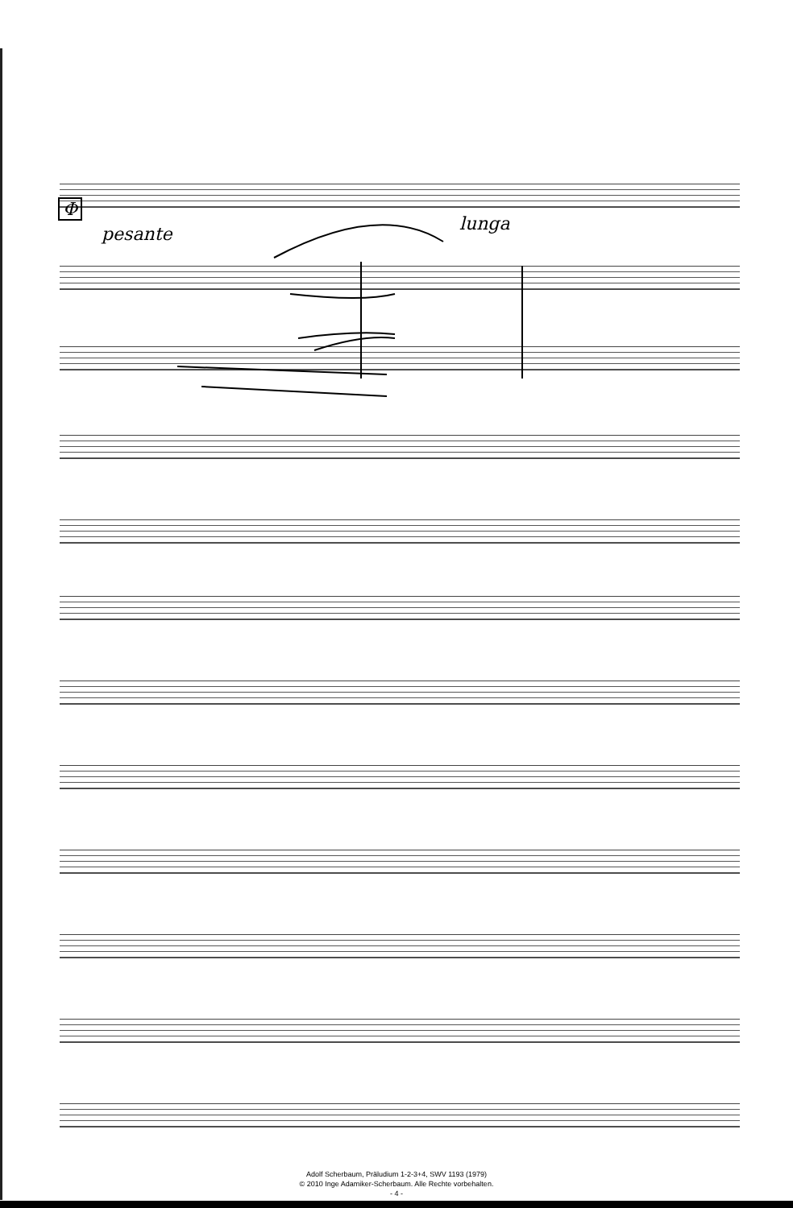Φ
pesante lunga
Adolf Scherbaum, Präludium 1-2-3+4, SWV 1193 (1979)
© 2010 Inge Adamiker-Scherbaum. Alle Rechte vorbehalten.
- 4 -